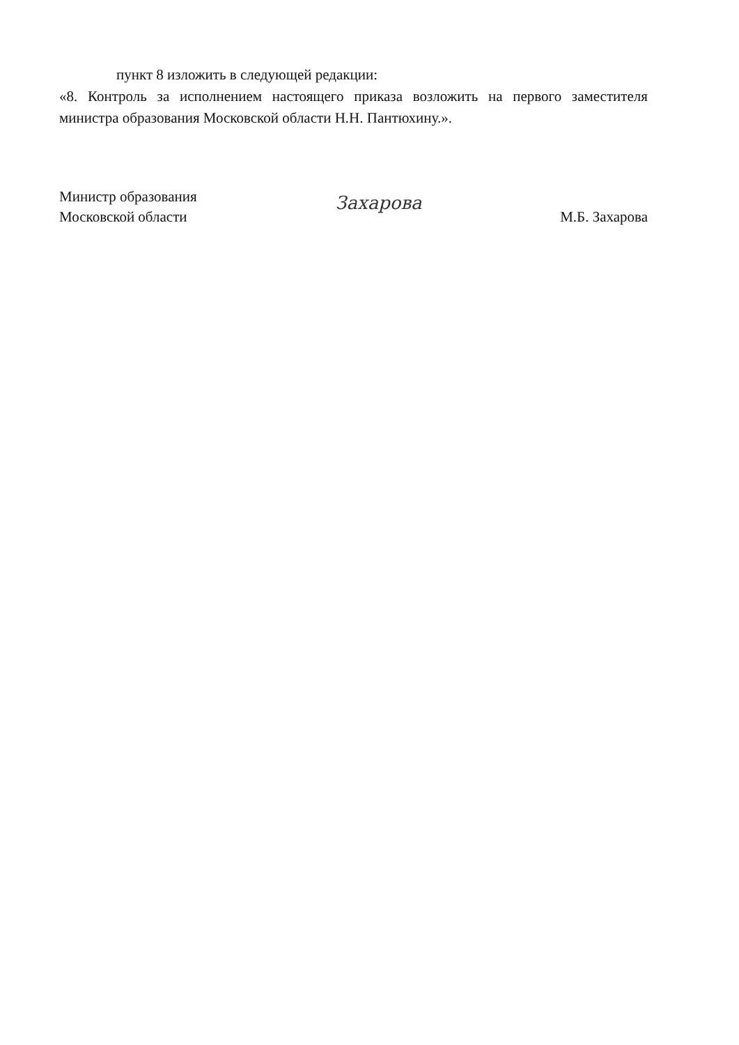пункт 8 изложить в следующей редакции:
«8. Контроль за исполнением настоящего приказа возложить на первого заместителя министра образования Московской области Н.Н. Пантюхину.».
Министр образования
Московской области
Захарова
М.Б. Захарова